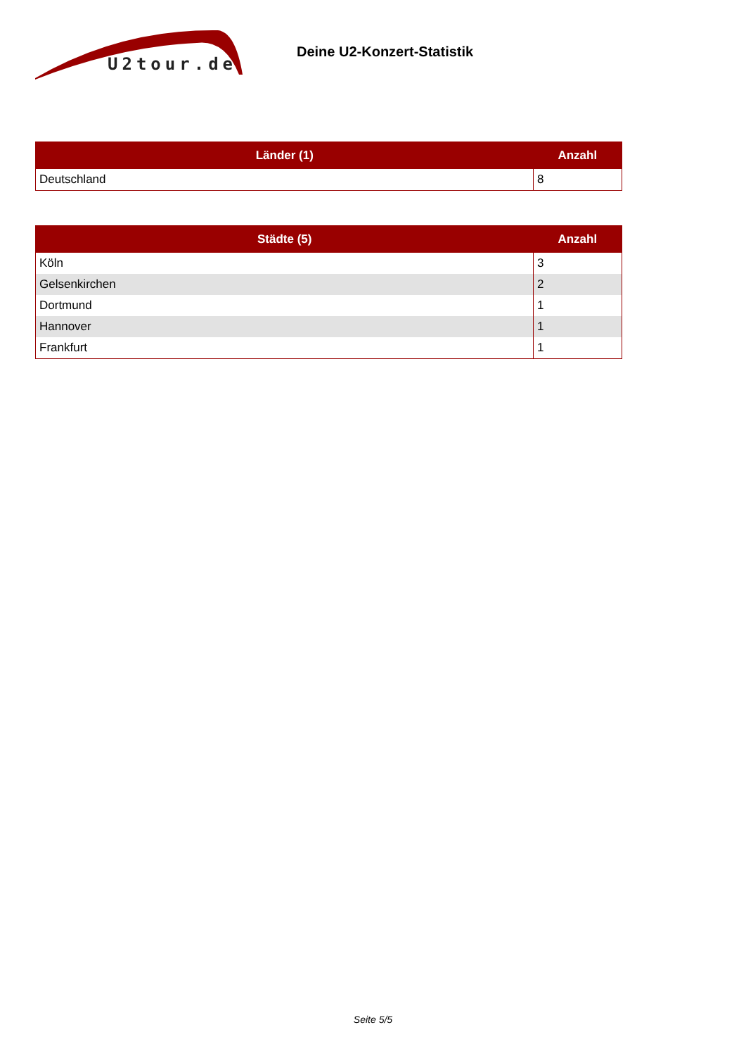U2tour.de
Deine U2-Konzert-Statistik
| Länder (1) | Anzahl |
| --- | --- |
| Deutschland | 8 |
| Städte (5) | Anzahl |
| --- | --- |
| Köln | 3 |
| Gelsenkirchen | 2 |
| Dortmund | 1 |
| Hannover | 1 |
| Frankfurt | 1 |
Seite 5/5